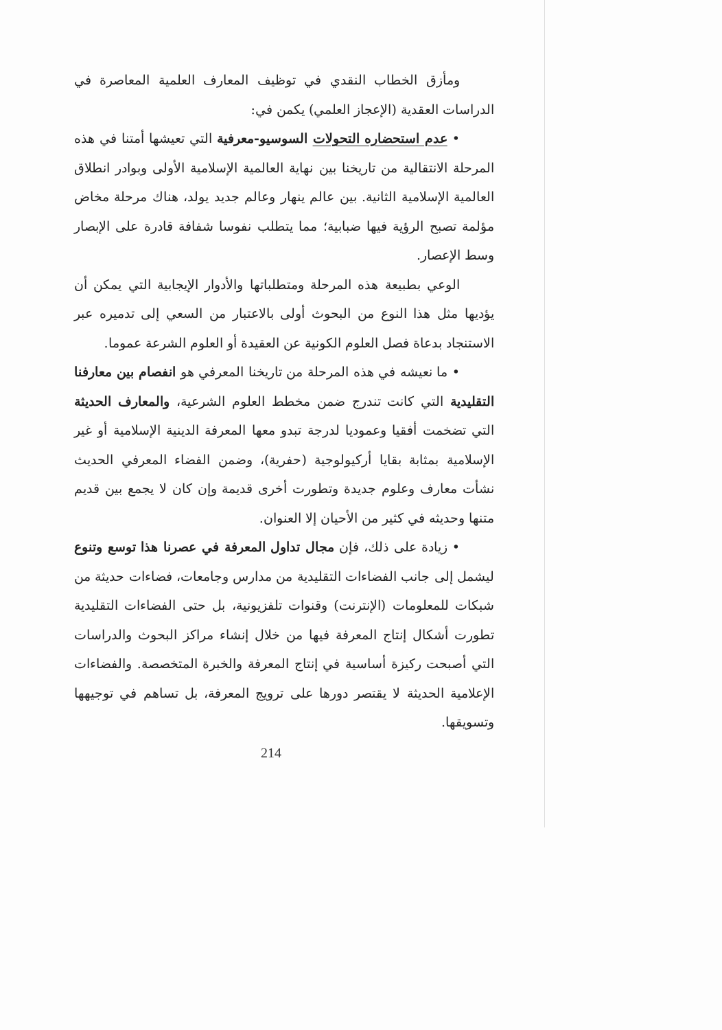ومأزق الخطاب النقدي في توظيف المعارف العلمية المعاصرة في الدراسات العقدية (الإعجاز العلمي) يكمن في:
• عدم استحضاره التحولات السوسيو-معرفية التي تعيشها أمتنا في هذه المرحلة الانتقالية من تاريخنا بين نهاية العالمية الإسلامية الأولى وبوادر انطلاق العالمية الإسلامية الثانية. بين عالم ينهار وعالم جديد يولد، هناك مرحلة مخاض مؤلمة تصبح الرؤية فيها ضبابية؛ مما يتطلب نفوسا شفافة قادرة على الإبصار وسط الإعصار.
الوعي بطبيعة هذه المرحلة ومتطلباتها والأدوار الإيجابية التي يمكن أن يؤديها مثل هذا النوع من البحوث أولى بالاعتبار من السعي إلى تدميره عبر الاستنجاد بدعاة فصل العلوم الكونية عن العقيدة أو العلوم الشرعة عموما.
• ما نعيشه في هذه المرحلة من تاريخنا المعرفي هو انفصام بين معارفنا التقليدية التي كانت تندرج ضمن مخطط العلوم الشرعية، والمعارف الحديثة التي تضخمت أفقيا وعموديا لدرجة تبدو معها المعرفة الدينية الإسلامية أو غير الإسلامية بمثابة بقايا أركيولوجية (حفرية)، وضمن الفضاء المعرفي الحديث نشأت معارف وعلوم جديدة وتطورت أخرى قديمة وإن كان لا يجمع بين قديم متنها وحديثه في كثير من الأحيان إلا العنوان.
• زيادة على ذلك، فإن مجال تداول المعرفة في عصرنا هذا توسع وتنوع ليشمل إلى جانب الفضاءات التقليدية من مدارس وجامعات، فضاءات حديثة من شبكات للمعلومات (الإنترنت) وقنوات تلفزيونية، بل حتى الفضاءات التقليدية تطورت أشكال إنتاج المعرفة فيها من خلال إنشاء مراكز البحوث والدراسات التي أصبحت ركيزة أساسية في إنتاج المعرفة والخبرة المتخصصة. والفضاءات الإعلامية الحديثة لا يقتصر دورها على ترويج المعرفة، بل تساهم في توجيهها وتسويقها.
214